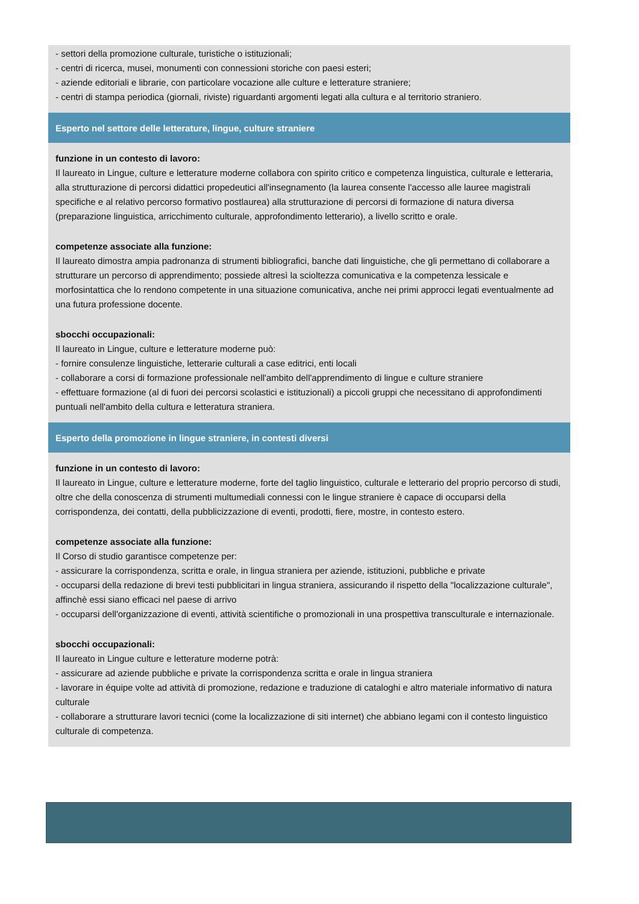- settori della promozione culturale, turistiche o istituzionali;
- centri di ricerca, musei, monumenti con connessioni storiche con paesi esteri;
- aziende editoriali e librarie, con particolare vocazione alle culture e letterature straniere;
- centri di stampa periodica (giornali, riviste) riguardanti argomenti legati alla cultura e al territorio straniero.
Esperto nel settore delle letterature, lingue, culture straniere
funzione in un contesto di lavoro:
Il laureato in Lingue, culture e letterature moderne collabora con spirito critico e competenza linguistica, culturale e letteraria, alla strutturazione di percorsi didattici propedeutici all'insegnamento (la laurea consente l'accesso alle lauree magistrali specifiche e al relativo percorso formativo postlaurea) alla strutturazione di percorsi di formazione di natura diversa (preparazione linguistica, arricchimento culturale, approfondimento letterario), a livello scritto e orale.
competenze associate alla funzione:
Il laureato dimostra ampia padronanza di strumenti bibliografici, banche dati linguistiche, che gli permettano di collaborare a strutturare un percorso di apprendimento; possiede altresì la scioltezza comunicativa e la competenza lessicale e morfosintattica che lo rendono competente in una situazione comunicativa, anche nei primi approcci legati eventualmente ad una futura professione docente.
sbocchi occupazionali:
Il laureato in Lingue, culture e letterature moderne può:
- fornire consulenze linguistiche, letterarie culturali a case editrici, enti locali
- collaborare a corsi di formazione professionale nell'ambito dell'apprendimento di lingue e culture straniere
- effettuare formazione (al di fuori dei percorsi scolastici e istituzionali) a piccoli gruppi che necessitano di approfondimenti puntuali nell'ambito della cultura e letteratura straniera.
Esperto della promozione in lingue straniere, in contesti diversi
funzione in un contesto di lavoro:
Il laureato in Lingue, culture e letterature moderne, forte del taglio linguistico, culturale e letterario del proprio percorso di studi, oltre che della conoscenza di strumenti multumediali connessi con le lingue straniere è capace di occuparsi della corrispondenza, dei contatti, della pubblicizzazione di eventi, prodotti, fiere, mostre, in contesto estero.
competenze associate alla funzione:
Il Corso di studio garantisce competenze per:
- assicurare la corrispondenza, scritta e orale, in lingua straniera per aziende, istituzioni, pubbliche e private
- occuparsi della redazione di brevi testi pubblicitari in lingua straniera, assicurando il rispetto della "localizzazione culturale", affinchè essi siano efficaci nel paese di arrivo
- occuparsi dell'organizzazione di eventi, attività scientifiche o promozionali in una prospettiva transculturale e internazionale.
sbocchi occupazionali:
Il laureato in Lingue culture e letterature moderne potrà:
- assicurare ad aziende pubbliche e private la corrispondenza scritta e orale in lingua straniera
- lavorare in équipe volte ad attività di promozione, redazione e traduzione di cataloghi e altro materiale informativo di natura culturale
- collaborare a strutturare lavori tecnici (come la localizzazione di siti internet) che abbiano legami con il contesto linguistico culturale di competenza.